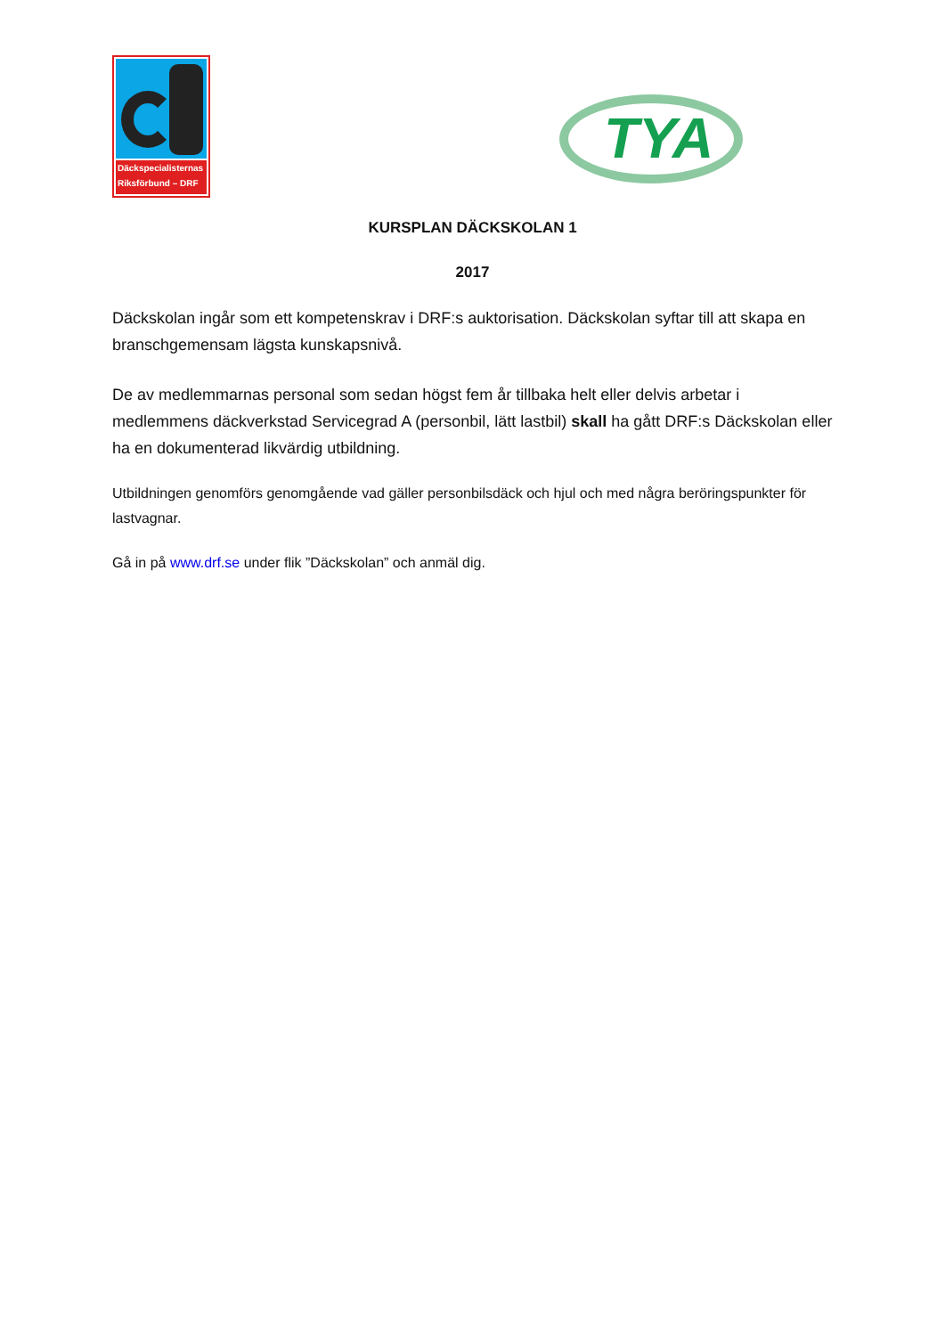Däckspecialisternas
Riksförbund – DRF
TYA
KURSPLAN DÄCKSKOLAN 1
2017
Däckskolan ingår som ett kompetenskrav i DRF:s auktorisation. Däckskolan syftar till att skapa en branschgemensam lägsta kunskapsnivå.
De av medlemmarnas personal som sedan högst fem år tillbaka helt eller delvis arbetar i medlemmens däckverkstad Servicegrad A (personbil, lätt lastbil) skall ha gått DRF:s Däckskolan eller ha en dokumenterad likvärdig utbildning.
Utbildningen genomförs genomgående vad gäller personbilsdäck och hjul och med några beröringspunkter för lastvagnar.
Gå in på www.drf.se under flik ”Däckskolan” och anmäl dig.